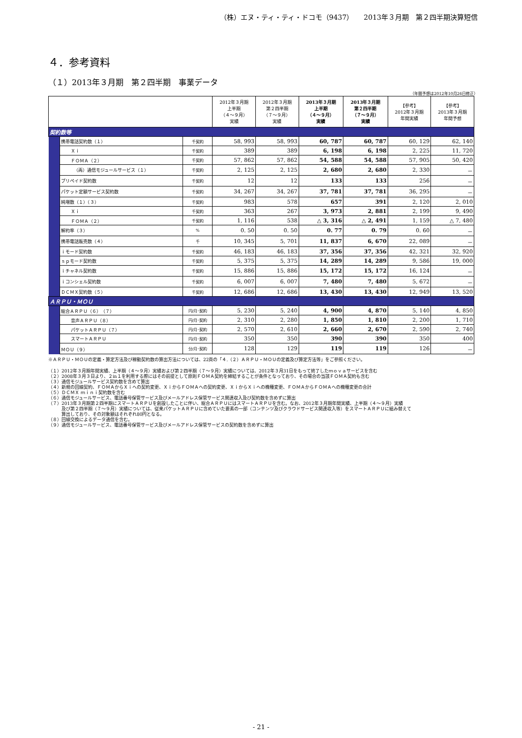（株）エヌ・ティ・ティ・ドコモ（9437）　　2013年３月期　第２四半期決算短信
４．参考資料
（１）2013年３月期　第２四半期　事業データ
（年間予想は2012年10月26日修正）
| | | | 2012年３月期 上半期 （４～９月） 実績 | 2012年３月期 第２四半期 （７～９月） 実績 | 2013年３月期 上半期 （４～９月） 実績 | 2013年３月期 第２四半期 （７～９月） 実績 | 【参考】 2012年３月期 年間実績 | 【参考】 2013年３月期 年間予想 |
| --- | --- | --- | --- | --- | --- | --- | --- | --- |
| 契約数等 | | | | | | | | |
| | 携帯電話契約数（１） | 千契約 | 58, 993 | 58, 993 | 60, 787 | 60, 787 | 60, 129 | 62, 140 |
| | Ｘｉ | 千契約 | 389 | 389 | 6, 198 | 6, 198 | 2, 225 | 11, 720 |
| | ＦＯＭＡ（２） | 千契約 | 57, 862 | 57, 862 | 54, 588 | 54, 588 | 57, 905 | 50, 420 |
| | （再）通信モジュールサービス（１） | 千契約 | 2, 125 | 2, 125 | 2, 680 | 2, 680 | 2, 330 | － |
| | プリペイド契約数 | 千契約 | 12 | 12 | 133 | 133 | 256 | － |
| | パケット定額サービス契約数 | 千契約 | 34, 267 | 34, 267 | 37, 781 | 37, 781 | 36, 295 | － |
| | 純増数（１）（３） | 千契約 | 983 | 578 | 657 | 391 | 2, 120 | 2, 010 |
| | Ｘｉ | 千契約 | 363 | 267 | 3, 973 | 2, 881 | 2, 199 | 9, 490 |
| | ＦＯＭＡ（２） | 千契約 | 1, 116 | 538 | △ 3, 316 | △ 2, 491 | 1, 159 | △ 7, 480 |
| | 解約率（３） | % | 0. 50 | 0. 50 | 0. 77 | 0. 79 | 0. 60 | － |
| | 携帯電話販売数（４） | 千 | 10, 345 | 5, 701 | 11, 837 | 6, 670 | 22, 089 | － |
| | ｉモード契約数 | 千契約 | 46, 183 | 46, 183 | 37, 356 | 37, 356 | 42, 321 | 32, 920 |
| | ｓｐモード契約数 | 千契約 | 5, 375 | 5, 375 | 14, 289 | 14, 289 | 9, 586 | 19, 000 |
| | ｉチャネル契約数 | 千契約 | 15, 886 | 15, 886 | 15, 172 | 15, 172 | 16, 124 | － |
| | ｉコンシェル契約数 | 千契約 | 6, 007 | 6, 007 | 7, 480 | 7, 480 | 5, 672 | － |
| | ＤＣＭＸ契約数（５） | 千契約 | 12, 686 | 12, 686 | 13, 430 | 13, 430 | 12, 949 | 13, 520 |
| ＡＲＰＵ・ＭＯＵ | | | | | | | | |
| | 総合ＡＲＰＵ（６）（７） | 円/月･契約 | 5, 230 | 5, 240 | 4, 900 | 4, 870 | 5, 140 | 4, 850 |
| | 音声ＡＲＰＵ（８） | 円/月･契約 | 2, 310 | 2, 280 | 1, 850 | 1, 810 | 2, 200 | 1, 710 |
| | パケットＡＲＰＵ（７） | 円/月･契約 | 2, 570 | 2, 610 | 2, 660 | 2, 670 | 2, 590 | 2, 740 |
| | スマートＡＲＰＵ | 円/月･契約 | 350 | 350 | 390 | 390 | 350 | 400 |
| | ＭＯＵ（９） | 分/月･契約 | 128 | 129 | 119 | 119 | 126 | － |
※ＡＲＰＵ・ＭＯＵの定義・算定方法及び稼動契約数の算出方法については、22頁の「４.（２）ＡＲＰＵ・ＭＯＵの定義及び算定方法等」をご参照ください。
（１）2012年３月期年間実績、上半期（４～９月）実績および第２四半期（７～９月）実績については、2012年３月31日をもって終了したｍｏｖａサービスを含む
（２）2008年３月３日より、２in１を利用する際にはその前提として原則ＦＯＭＡ契約を締結することが条件となっており、その場合の当該ＦＯＭＡ契約も含む
（３）通信モジュールサービス契約数を含めて算出
（４）新規の回線契約、ＦＯＭＡからＸｉへの契約変更、ＸｉからＦＯＭＡへの契約変更、ＸｉからＸｉへの機種変更、ＦＯＭＡからＦＯＭＡへの機種変更の合計
（５）ＤＣＭＸ ｍｉｎｉ契約数を含む
（６）通信モジュールサービス、電話番号保管サービス及びメールアドレス保管サービス関連収入及び契約数を含めずに算出
（７）2013年３月期第２四半期にスマートＡＲＰＵを創設したことに伴い、総合ＡＲＰＵにはスマートＡＲＰＵを含む。なお、2012年３月期年間実績、上半期（４～９月）実績
　　　及び第２四半期（７～９月）実績については、従来パケットＡＲＰＵに含めていた要素の一部（コンテンツ及びクラウドサービス関連収入等）をスマートＡＲＰＵに組み替えて
　　　算出しており、その対象額はそれぞれ80円となる。
（８）回線交換によるデータ通信を含む。
（９）通信モジュールサービス、電話番号保管サービス及びメールアドレス保管サービスの契約数を含めずに算出
- 21 -